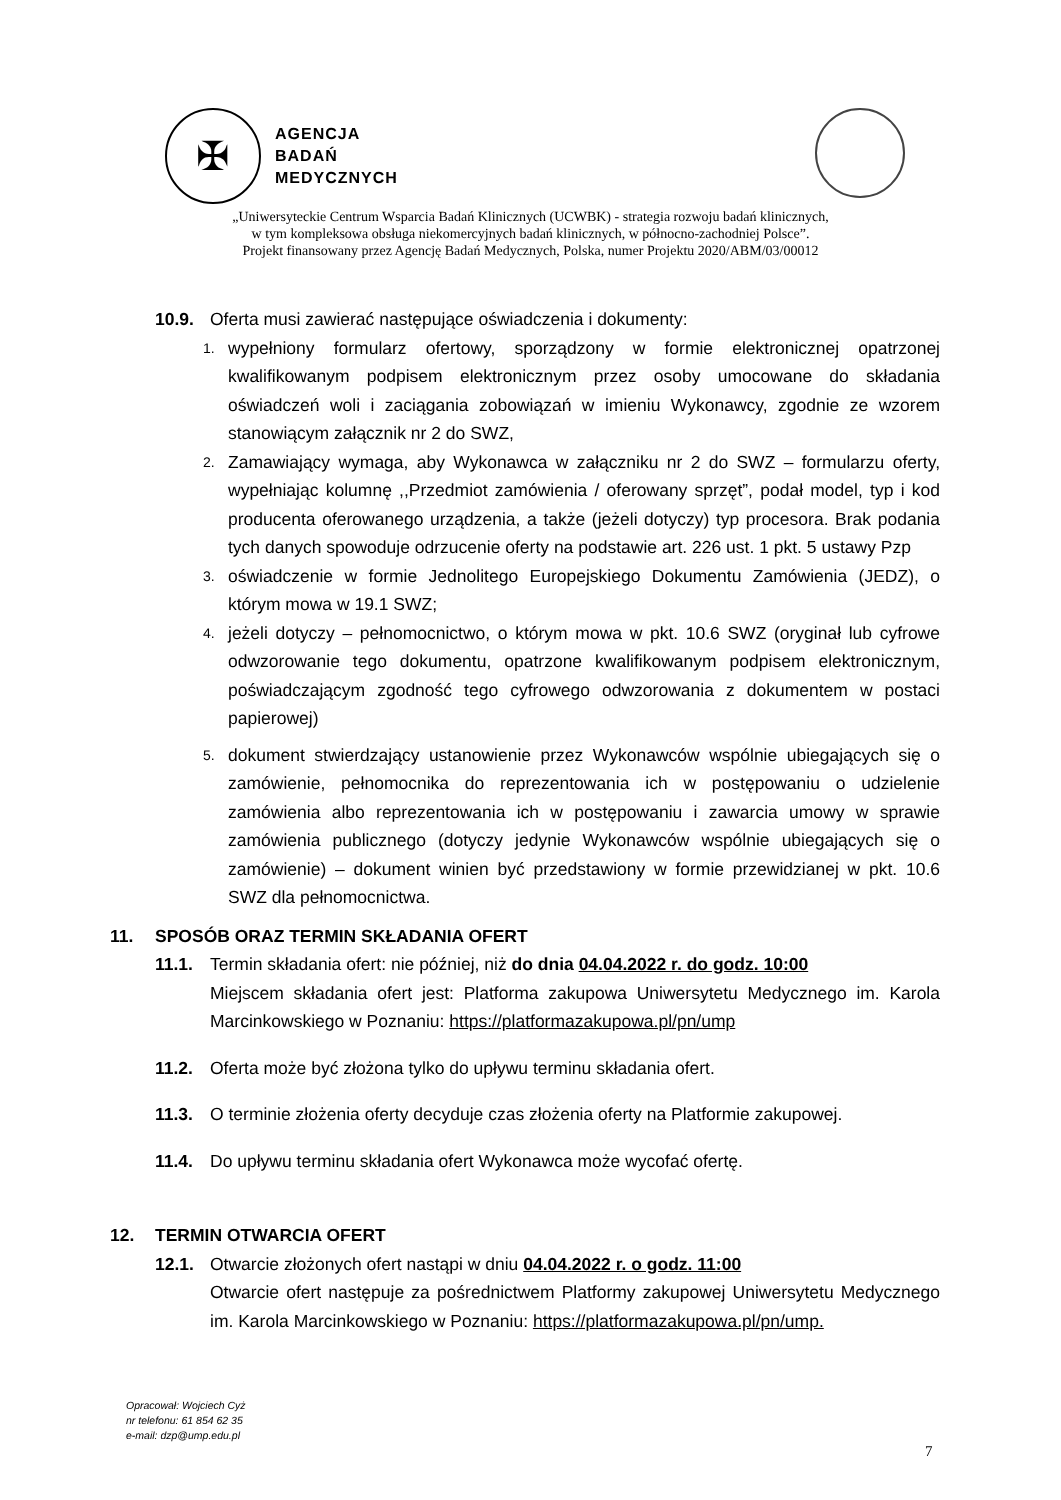✠
AGENCJA
BADAŃ
MEDYCZNYCH
„Uniwersyteckie Centrum Wsparcia Badań Klinicznych (UCWBK) - strategia rozwoju badań klinicznych,
w tym kompleksowa obsługa niekomercyjnych badań klinicznych, w północno-zachodniej Polsce”.
Projekt finansowany przez Agencję Badań Medycznych, Polska, numer Projektu 2020/ABM/03/00012
10.9. Oferta musi zawierać następujące oświadczenia i dokumenty:
1. wypełniony formularz ofertowy, sporządzony w formie elektronicznej opatrzonej kwalifikowanym podpisem elektronicznym przez osoby umocowane do składania oświadczeń woli i zaciągania zobowiązań w imieniu Wykonawcy, zgodnie ze wzorem stanowiącym załącznik nr 2 do SWZ,
2. Zamawiający wymaga, aby Wykonawca w załączniku nr 2 do SWZ – formularzu oferty, wypełniając kolumnę ,,Przedmiot zamówienia / oferowany sprzęt”, podał model, typ i kod producenta oferowanego urządzenia, a także (jeżeli dotyczy) typ procesora. Brak podania tych danych spowoduje odrzucenie oferty na podstawie art. 226 ust. 1 pkt. 5 ustawy Pzp
3. oświadczenie w formie Jednolitego Europejskiego Dokumentu Zamówienia (JEDZ), o którym mowa w 19.1 SWZ;
4. jeżeli dotyczy – pełnomocnictwo, o którym mowa w pkt. 10.6 SWZ (oryginał lub cyfrowe odwzorowanie tego dokumentu, opatrzone kwalifikowanym podpisem elektronicznym, poświadczającym zgodność tego cyfrowego odwzorowania z dokumentem w postaci papierowej)
5. dokument stwierdzający ustanowienie przez Wykonawców wspólnie ubiegających się o zamówienie, pełnomocnika do reprezentowania ich w postępowaniu o udzielenie zamówienia albo reprezentowania ich w postępowaniu i zawarcia umowy w sprawie zamówienia publicznego (dotyczy jedynie Wykonawców wspólnie ubiegających się o zamówienie) – dokument winien być przedstawiony w formie przewidzianej w pkt. 10.6 SWZ dla pełnomocnictwa.
11. SPOSÓB ORAZ TERMIN SKŁADANIA OFERT
11.1. Termin składania ofert: nie później, niż do dnia 04.04.2022 r. do godz. 10:00
Miejscem składania ofert jest: Platforma zakupowa Uniwersytetu Medycznego im. Karola Marcinkowskiego w Poznaniu: https://platformazakupowa.pl/pn/ump
11.2. Oferta może być złożona tylko do upływu terminu składania ofert.
11.3. O terminie złożenia oferty decyduje czas złożenia oferty na Platformie zakupowej.
11.4. Do upływu terminu składania ofert Wykonawca może wycofać ofertę.
12. TERMIN OTWARCIA OFERT
12.1. Otwarcie złożonych ofert nastąpi w dniu 04.04.2022 r. o godz. 11:00
Otwarcie ofert następuje za pośrednictwem Platformy zakupowej Uniwersytetu Medycznego im. Karola Marcinkowskiego w Poznaniu: https://platformazakupowa.pl/pn/ump.
Opracował: Wojciech Cyż
nr telefonu: 61 854 62 35
e-mail: dzp@ump.edu.pl
7